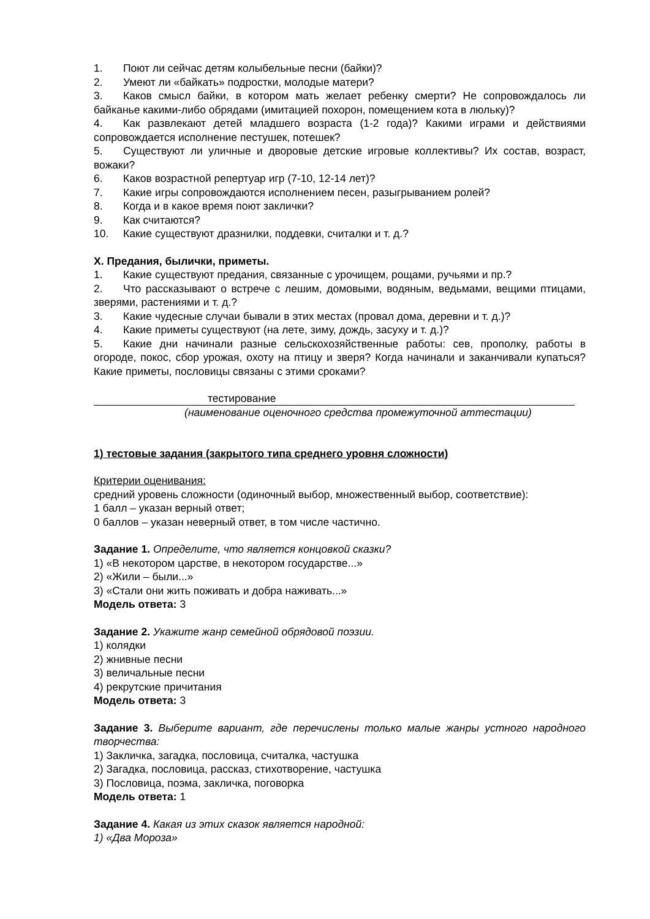1. Поют ли сейчас детям колыбельные песни (байки)?
2. Умеют ли «байкать» подростки, молодые матери?
3. Каков смысл байки, в котором мать желает ребенку смерти? Не сопровождалось ли байканье какими-либо обрядами (имитацией похорон, помещением кота в люльку)?
4. Как развлекают детей младшего возраста (1-2 года)? Какими играми и действиями сопровождается исполнение пестушек, потешек?
5. Существуют ли уличные и дворовые детские игровые коллективы? Их состав, возраст, вожаки?
6. Каков возрастной репертуар игр (7-10, 12-14 лет)?
7. Какие игры сопровождаются исполнением песен, разыгрыванием ролей?
8. Когда и в какое время поют заклички?
9. Как считаются?
10. Какие существуют дразнилки, поддевки, считалки и т. д.?
X. Предания, былички, приметы.
1. Какие существуют предания, связанные с урочищем, рощами, ручьями и пр.?
2. Что рассказывают о встрече с лешим, домовыми, водяным, ведьмами, вещими птицами, зверями, растениями и т. д.?
3. Какие чудесные случаи бывали в этих местах (провал дома, деревни и т. д.)?
4. Какие приметы существуют (на лете, зиму, дождь, засуху и т. д.)?
5. Какие дни начинали разные сельскохозяйственные работы: сев, прополку, работы в огороде, покос, сбор урожая, охоту на птицу и зверя? Когда начинали и заканчивали купаться? Какие приметы, пословицы связаны с этими сроками?
тестирование
(наименование оценочного средства промежуточной аттестации)
1) тестовые задания (закрытого типа среднего уровня сложности)
Критерии оценивания:
средний уровень сложности (одиночный выбор, множественный выбор, соответствие):
1 балл – указан верный ответ;
0 баллов – указан неверный ответ, в том числе частично.
Задание 1. Определите, что является концовкой сказки?
1) «В некотором царстве, в некотором государстве...»
2) «Жили – были...»
3) «Стали они жить поживать и добра наживать...»
Модель ответа: 3
Задание 2. Укажите жанр семейной обрядовой поэзии.
1) колядки
2) жнивные песни
3) величальные песни
4) рекрутские причитания
Модель ответа: 3
Задание 3. Выберите вариант, где перечислены только малые жанры устного народного творчества:
1) Закличка, загадка, пословица, считалка, частушка
2) Загадка, пословица, рассказ, стихотворение, частушка
3) Пословица, поэма, закличка, поговорка
Модель ответа: 1
Задание 4. Какая из этих сказок является народной:
1) «Два Мороза»